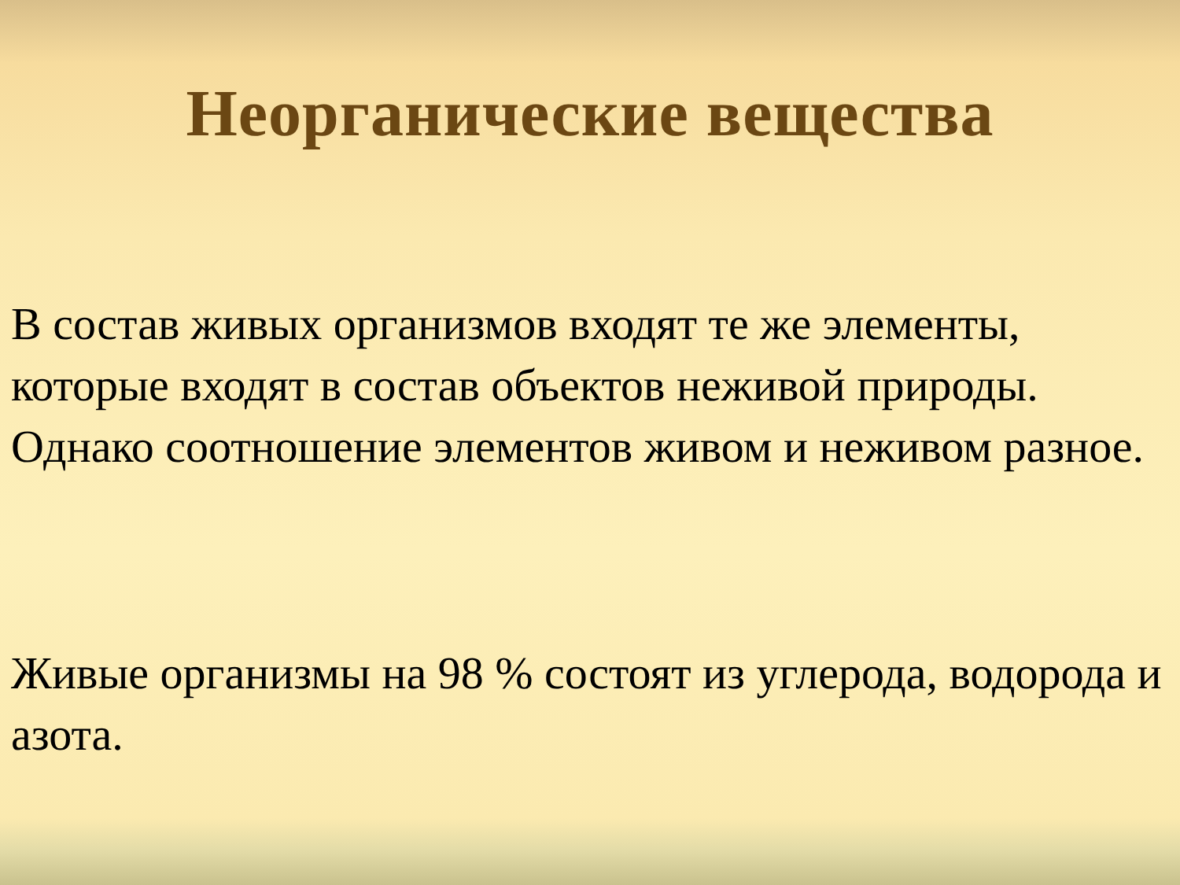Неорганические вещества
В состав живых организмов входят те же элементы, которые входят в состав объектов неживой природы. Однако соотношение элементов живом и неживом разное.
Живые организмы на 98 % состоят из углерода, водорода и азота.